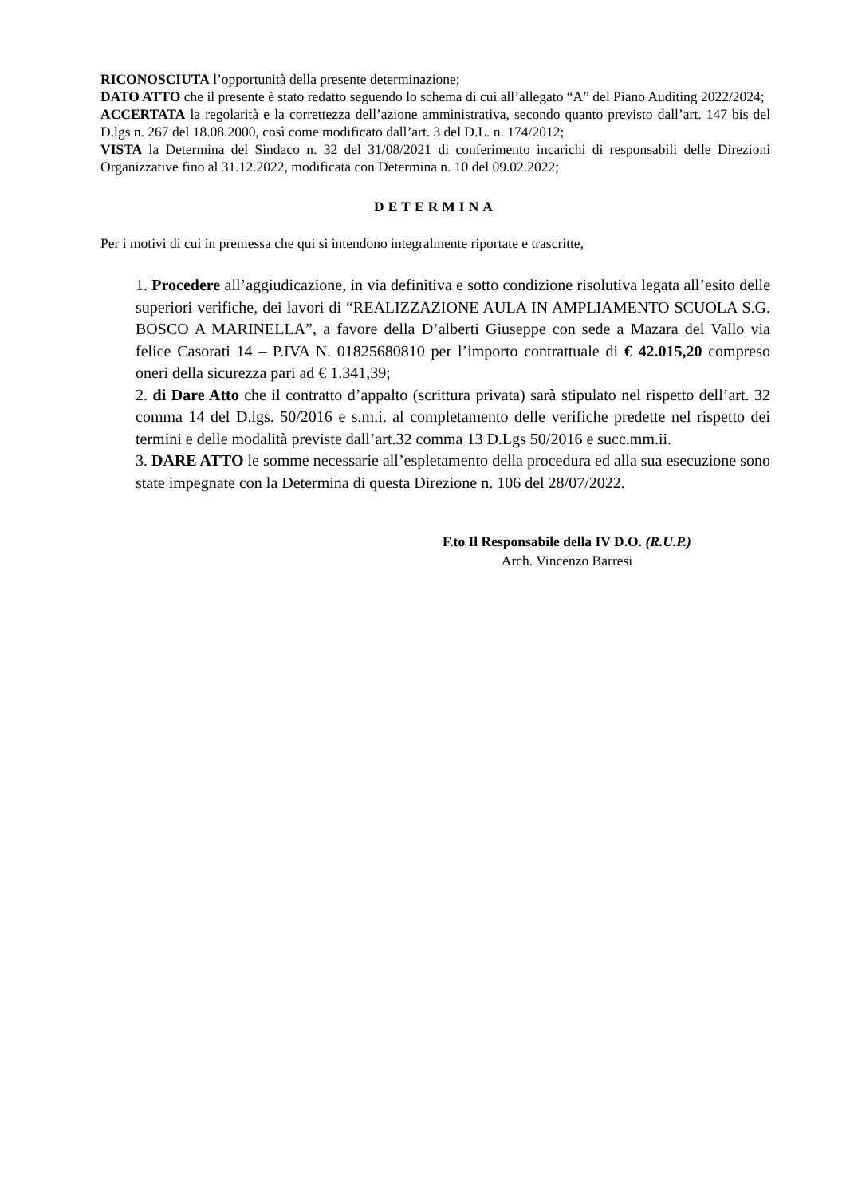RICONOSCIUTA l’opportunità della presente determinazione;
DATO ATTO che il presente è stato redatto seguendo lo schema di cui all’allegato “A” del Piano Auditing 2022/2024;
ACCERTATA la regolarità e la correttezza dell’azione amministrativa, secondo quanto previsto dall’art. 147 bis del D.lgs n. 267 del 18.08.2000, così come modificato dall’art. 3 del D.L. n. 174/2012;
VISTA la Determina del Sindaco n. 32 del 31/08/2021 di conferimento incarichi di responsabili delle Direzioni Organizzative fino al 31.12.2022, modificata con Determina n. 10 del 09.02.2022;
DETERMINA
Per i motivi di cui in premessa che qui si intendono integralmente riportate e trascritte,
1. Procedere all’aggiudicazione, in via definitiva e sotto condizione risolutiva legata all’esito delle superiori verifiche, dei lavori di “REALIZZAZIONE AULA IN AMPLIAMENTO SCUOLA S.G. BOSCO A MARINELLA”, a favore della D’alberti Giuseppe con sede a Mazara del Vallo via felice Casorati 14 – P.IVA N. 01825680810 per l’importo contrattuale di € 42.015,20 compreso oneri della sicurezza pari ad € 1.341,39;
2. di Dare Atto che il contratto d’appalto (scrittura privata) sarà stipulato nel rispetto dell’art. 32 comma 14 del D.lgs. 50/2016 e s.m.i. al completamento delle verifiche predette nel rispetto dei termini e delle modalità previste dall’art.32 comma 13 D.Lgs 50/2016 e succ.mm.ii.
3. DARE ATTO le somme necessarie all’espletamento della procedura ed alla sua esecuzione sono state impegnate con la Determina di questa Direzione n. 106 del 28/07/2022.
F.to Il Responsabile della IV D.O. (R.U.P.)
Arch. Vincenzo Barresi